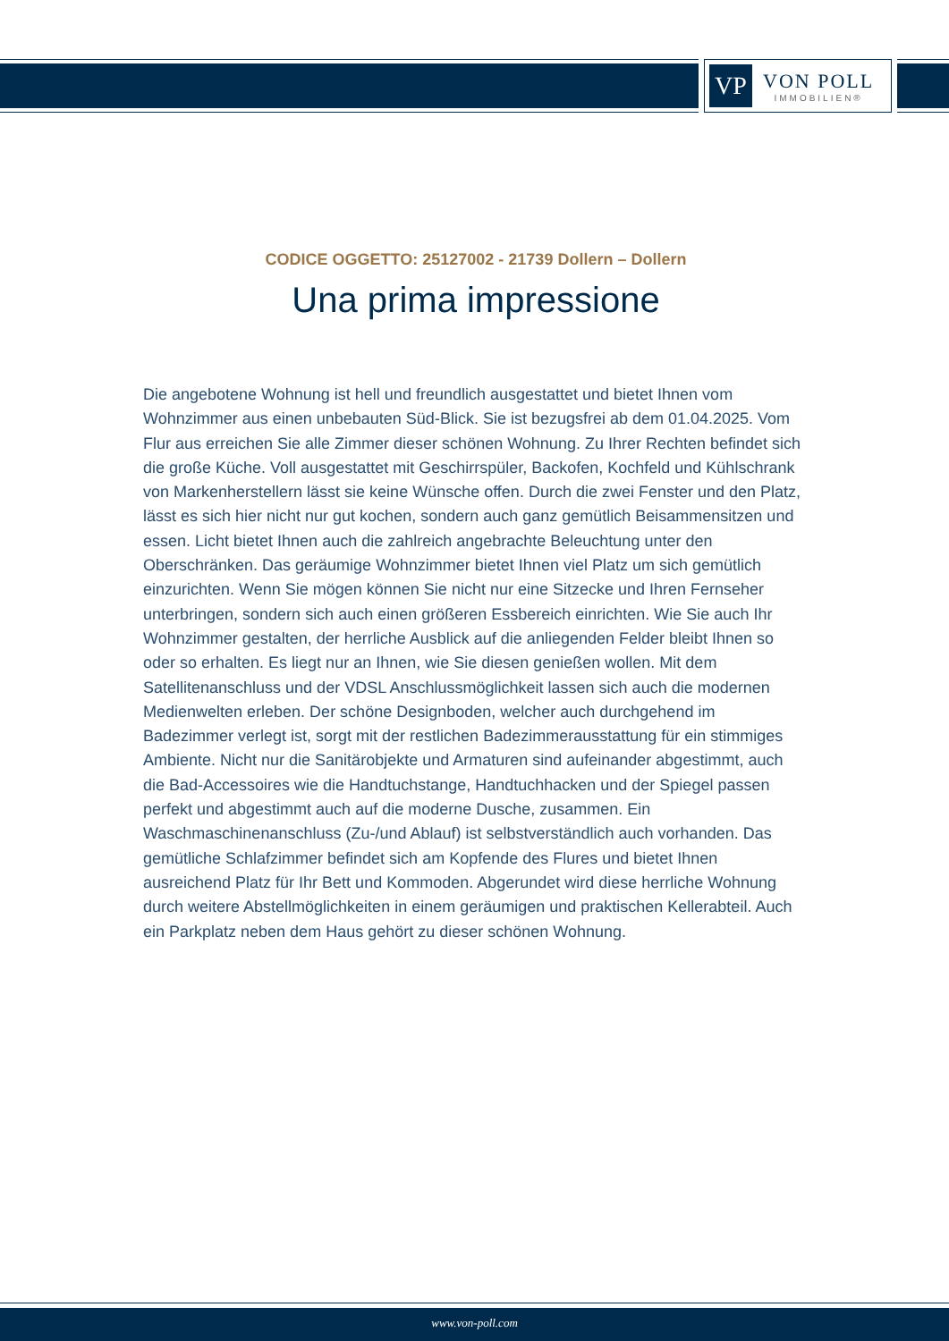VP
VON POLL
IMMOBILIEN®
CODICE OGGETTO: 25127002 - 21739 Dollern – Dollern
Una prima impressione
Die angebotene Wohnung ist hell und freundlich ausgestattet und bietet Ihnen vom Wohnzimmer aus einen unbebauten Süd-Blick. Sie ist bezugsfrei ab dem 01.04.2025. Vom Flur aus erreichen Sie alle Zimmer dieser schönen Wohnung. Zu Ihrer Rechten befindet sich die große Küche. Voll ausgestattet mit Geschirrspüler, Backofen, Kochfeld und Kühlschrank von Markenherstellern lässt sie keine Wünsche offen. Durch die zwei Fenster und den Platz, lässt es sich hier nicht nur gut kochen, sondern auch ganz gemütlich Beisammensitzen und essen. Licht bietet Ihnen auch die zahlreich angebrachte Beleuchtung unter den Oberschränken. Das geräumige Wohnzimmer bietet Ihnen viel Platz um sich gemütlich einzurichten. Wenn Sie mögen können Sie nicht nur eine Sitzecke und Ihren Fernseher unterbringen, sondern sich auch einen größeren Essbereich einrichten. Wie Sie auch Ihr Wohnzimmer gestalten, der herrliche Ausblick auf die anliegenden Felder bleibt Ihnen so oder so erhalten. Es liegt nur an Ihnen, wie Sie diesen genießen wollen. Mit dem Satellitenanschluss und der VDSL Anschlussmöglichkeit lassen sich auch die modernen Medienwelten erleben. Der schöne Designboden, welcher auch durchgehend im Badezimmer verlegt ist, sorgt mit der restlichen Badezimmerausstattung für ein stimmiges Ambiente. Nicht nur die Sanitärobjekte und Armaturen sind aufeinander abgestimmt, auch die Bad-Accessoires wie die Handtuchstange, Handtuchhacken und der Spiegel passen perfekt und abgestimmt auch auf die moderne Dusche, zusammen. Ein Waschmaschinenanschluss (Zu-/und Ablauf) ist selbstverständlich auch vorhanden. Das gemütliche Schlafzimmer befindet sich am Kopfende des Flures und bietet Ihnen ausreichend Platz für Ihr Bett und Kommoden. Abgerundet wird diese herrliche Wohnung durch weitere Abstellmöglichkeiten in einem geräumigen und praktischen Kellerabteil. Auch ein Parkplatz neben dem Haus gehört zu dieser schönen Wohnung.
www.von-poll.com